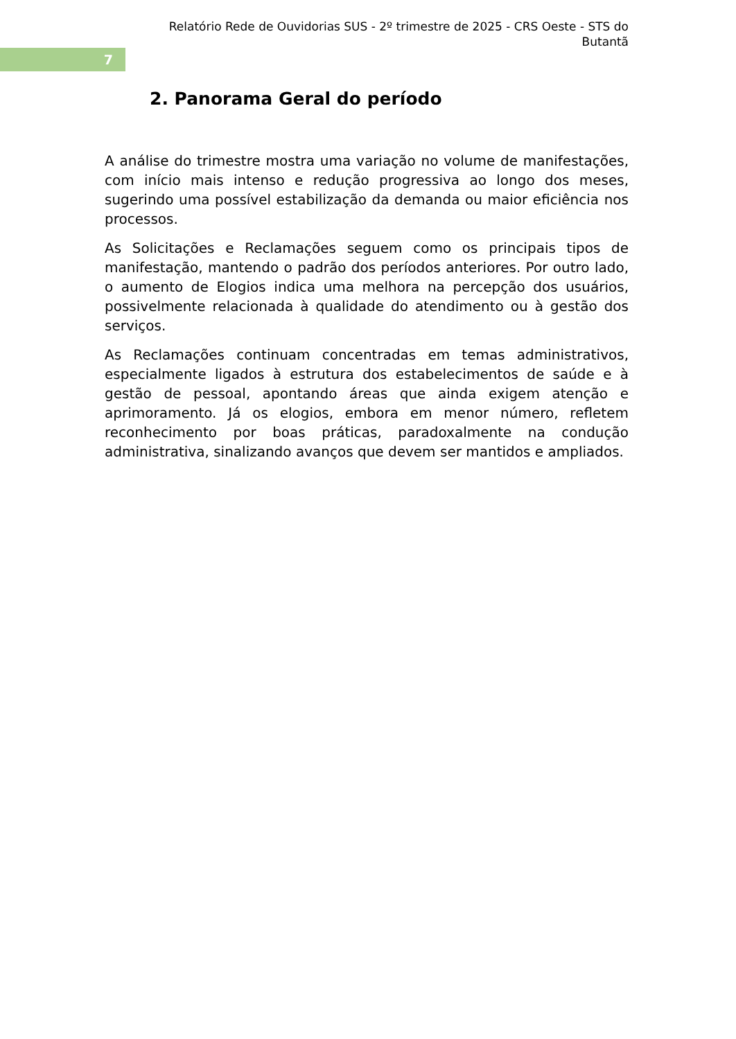Relatório Rede de Ouvidorias SUS - 2º trimestre de 2025 - CRS Oeste - STS do Butantã
7
2. Panorama Geral do período
A análise do trimestre mostra uma variação no volume de manifestações, com início mais intenso e redução progressiva ao longo dos meses, sugerindo uma possível estabilização da demanda ou maior eficiência nos processos.
As Solicitações e Reclamações seguem como os principais tipos de manifestação, mantendo o padrão dos períodos anteriores. Por outro lado, o aumento de Elogios indica uma melhora na percepção dos usuários, possivelmente relacionada à qualidade do atendimento ou à gestão dos serviços.
As Reclamações continuam concentradas em temas administrativos, especialmente ligados à estrutura dos estabelecimentos de saúde e à gestão de pessoal, apontando áreas que ainda exigem atenção e aprimoramento. Já os elogios, embora em menor número, refletem reconhecimento por boas práticas, paradoxalmente na condução administrativa, sinalizando avanços que devem ser mantidos e ampliados.